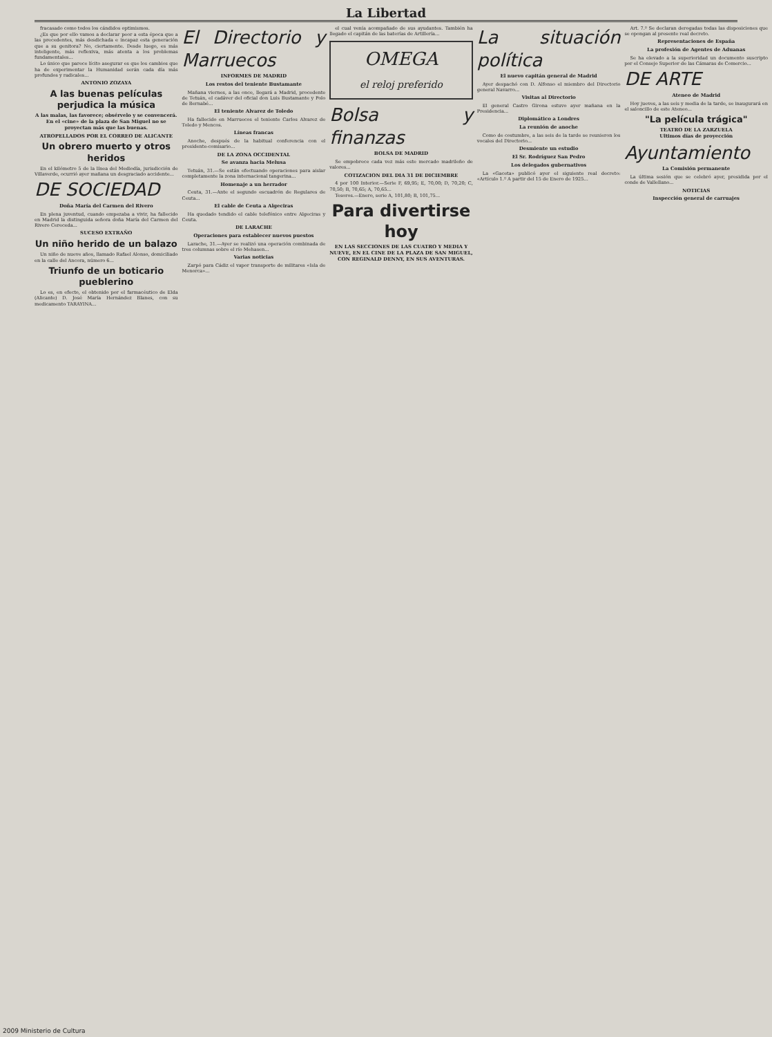La Libertad
fracasado como todos los cándidos optimismos.
¿Es que por ello vamos a declarar peor a esta época que a las precedentes, más desdichada e incapaz esta generación que a su genitora? No, ciertamente. Desde luego, es más inteligente, más reflexiva, más atenta a los problemas fundamentales...
Lo único que parece lícito asegurar es que los cambios que ha de experimentar la Humanidad serán cada día más profundos y radicales...
ANTONIO ZOZAYA
A las buenas películas perjudica la música
A las malas, las favorece; obsérvelo y se convencerá. En el «cine» de la plaza de San Miguel no se proyectan más que las buenas.
ATROPELLADOS POR EL CORREO DE ALICANTE
Un obrero muerto y otros heridos
En el kilómetro 5 de la línea del Mediodía, jurisdicción de Villaverde, ocurrió ayer mañana un desgraciado accidente...
DE SOCIEDAD
Doña María del Carmen del Rivero
En plena juventud, cuando empezaba a vivir, ha fallecido en Madrid la distinguida señora doña María del Carmen del Rivero Cereceda...
SUCESO EXTRAÑO
Un niño herido de un balazo
Un niño de nueve años, llamado Rafael Alonso, domiciliado en la calle del Ancora, número 6...
Triunfo de un boticario pueblerino
Lo es, en efecto, el obtenido por el farmacéutico de Elda (Alicante) D. José María Hernández Blanes, con su medicamento TARAYINA...
El Directorio y Marruecos
INFORMES DE MADRID
Los restos del teniente Bustamante
Mañana viernes, a las once, llegará a Madrid, procedente de Tetuán, el cadáver del oficial don Luis Bustamante y Polo de Bernabé...
El teniente Alvarez de Toledo
Ha fallecido en Marruecos el teniente Carlos Alvarez de Toledo y Mencos.
Líneas francas
Anoche, después de la habitual conferencia con el presidente-comisario...
DE LA ZONA OCCIDENTAL
Se avanza hacia Melusa
Tetuán, 31.—Se están efectuando operaciones para aislar completamente la zona internacional tangerina...
Homenaje a un herrador
Ceuta, 31.—Ante el segundo escuadrón de Regulares de Ceuta...
El cable de Ceuta a Algeciras
Ha quedado tendido el cable telefónico entre Algeciras y Ceuta.
DE LARACHE
Operaciones para establecer nuevos puestos
Larache, 31.—Ayer se realizó una operación combinada de tres columnas sobre el río Mehasen...
Varias noticias
Zarpó para Cádiz el vapor transporte de militares «Isla de Menorca»...
el cual venía acompañado de sus ayudantes. También ha llegado el capitán de las baterías de Artillería...
OMEGA
el reloj preferido
Bolsa y finanzas
BOLSA DE MADRID
Se empobrece cada vez más este mercado madrileño de valores...
COTIZACION DEL DIA 31 DE DICIEMBRE
4 por 100 Interior.—Serie F, 69,95; E, 70,00; D, 70,20; C, 70,50; B, 70,65; A, 70,65...
Tesoros.—Enero, serie A, 101,80; B, 101,75...
Para divertirse hoy
EN LAS SECCIONES DE LAS CUATRO Y MEDIA Y NUEVE, EN EL CINE DE LA PLAZA DE SAN MIGUEL, CON REGINALD DENNY, EN SUS AVENTURAS.
La situación política
El nuevo capitán general de Madrid
Ayer despachó con D. Alfonso el miembro del Directorio general Navarro...
Visitas al Directorio
El general Castro Girona estuvo ayer mañana en la Presidencia...
Diplomático a Londres
La reunión de anoche
Como de costumbre, a las seis de la tarde se reunieron los vocales del Directorio...
Desmiente un estudio
El Sr. Rodríguez San Pedro
Los delegados gubernativos
La «Gaceta» publicó ayer el siguiente real decreto: «Artículo 1.º A partir del 15 de Enero de 1925...
Art. 7.º Se declaran derogadas todas las disposiciones que se opongan al presente real decreto.
Representaciones de España
La profesión de Agentes de Aduanas
Se ha elevado a la superioridad un documento suscripto por el Consejo Superior de las Cámaras de Comercio...
DE ARTE
Ateneo de Madrid
Hoy jueves, a las seis y media de la tarde, se inaugurará en el saloncillo de este Ateneo...
"La película trágica"
TEATRO DE LA ZARZUELA
Ultimos días de proyección
Ayuntamiento
La Comisión permanente
La última sesión que se celebró ayer, presidida por el conde de Vallellano...
NOTICIAS
Inspección general de carruajes
2009 Ministerio de Cultura